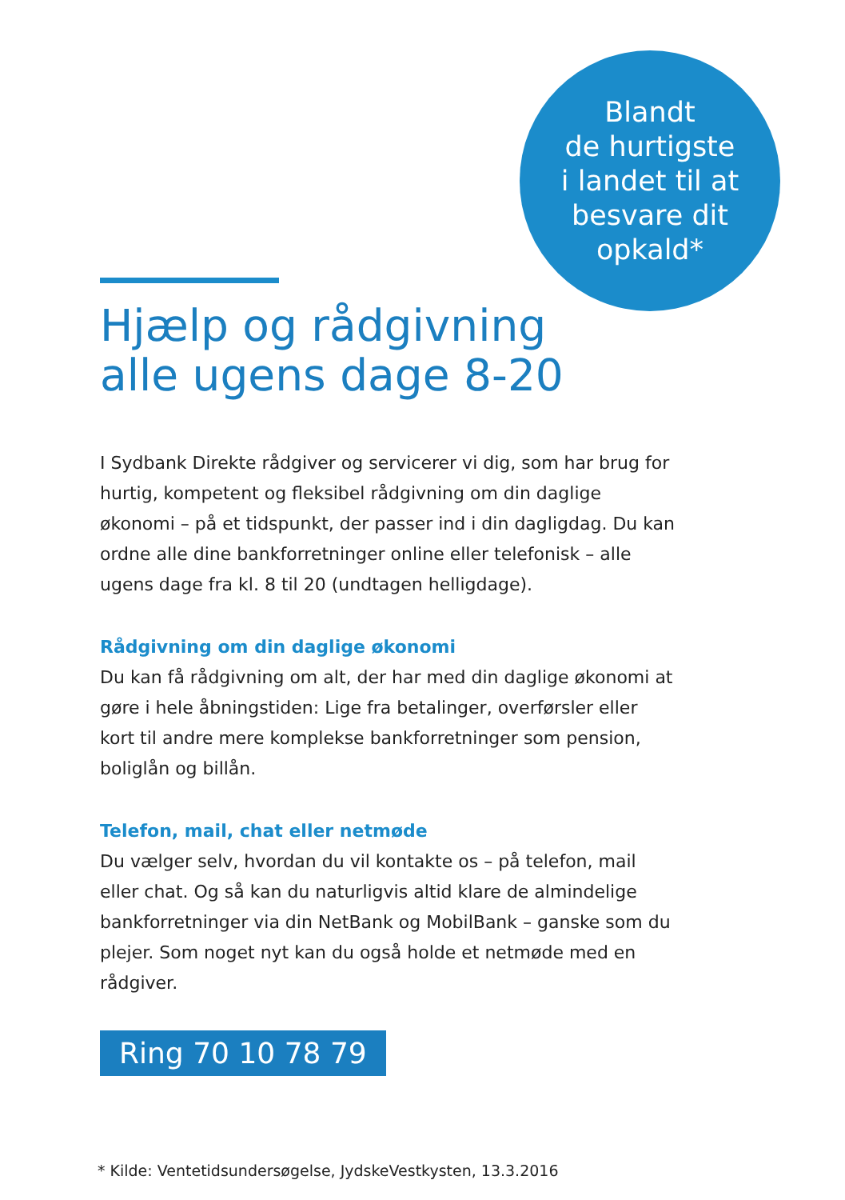Blandt
de hurtigste
i landet til at
besvare dit
opkald*
Hjælp og rådgivning
alle ugens dage 8-20
I Sydbank Direkte rådgiver og servicerer vi dig, som har brug for hurtig, kompetent og fleksibel rådgivning om din daglige økonomi – på et tidspunkt, der passer ind i din dagligdag. Du kan ordne alle dine bankforretninger online eller telefonisk – alle ugens dage fra kl. 8 til 20 (undtagen helligdage).
Rådgivning om din daglige økonomi
Du kan få rådgivning om alt, der har med din daglige økonomi at gøre i hele åbningstiden: Lige fra betalinger, overførsler eller kort til andre mere komplekse bankforretninger som pension, boliglån og billån.
Telefon, mail, chat eller netmøde
Du vælger selv, hvordan du vil kontakte os – på telefon, mail eller chat. Og så kan du naturligvis altid klare de almindelige bankfor­retninger via din NetBank og MobilBank – ganske som du plejer. Som noget nyt kan du også holde et netmøde med en rådgiver.
Ring 70 10 78 79
* Kilde: Ventetidsundersøgelse, JydskeVestkysten, 13.3.2016